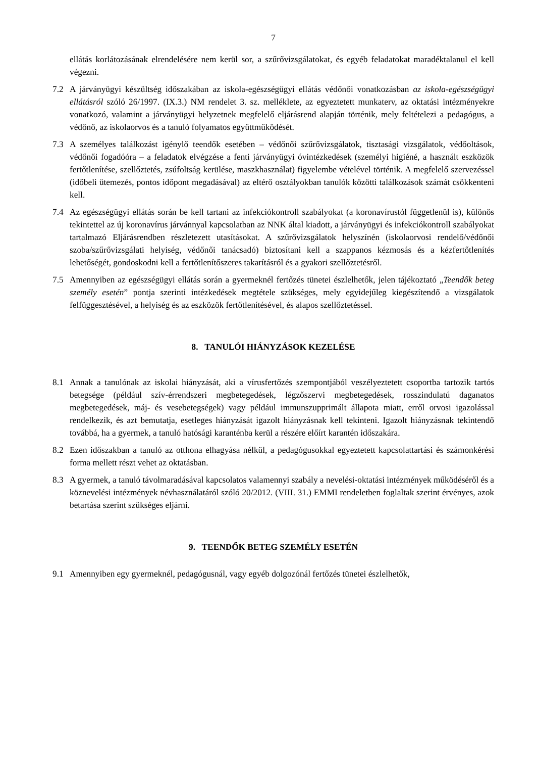7
ellátás korlátozásának elrendelésére nem kerül sor, a szűrővizsgálatokat, és egyéb feladatokat maradéktalanul el kell végezni.
7.2 A járványügyi készültség időszakában az iskola-egészségügyi ellátás védőnői vonatkozásban az iskola-egészségügyi ellátásról szóló 26/1997. (IX.3.) NM rendelet 3. sz. melléklete, az egyeztetett munkaterv, az oktatási intézményekre vonatkozó, valamint a járványügyi helyzetnek megfelelő eljárásrend alapján történik, mely feltételezi a pedagógus, a védőnő, az iskolaorvos és a tanuló folyamatos együttműködését.
7.3 A személyes találkozást igénylő teendők esetében – védőnői szűrővizsgálatok, tisztasági vizsgálatok, védőoltások, védőnői fogadóóra – a feladatok elvégzése a fenti járványügyi óvintézkedések (személyi higiéné, a használt eszközök fertőtlenítése, szellőztetés, zsúfoltság kerülése, maszkhasználat) figyelembe vételével történik. A megfelelő szervezéssel (időbeli ütemezés, pontos időpont megadásával) az eltérő osztályokban tanulók közötti találkozások számát csökkenteni kell.
7.4 Az egészségügyi ellátás során be kell tartani az infekciókontroll szabályokat (a koronavírustól függetlenül is), különös tekintettel az új koronavírus járvánnyal kapcsolatban az NNK által kiadott, a járványügyi és infekciókontroll szabályokat tartalmazó Eljárásrendben részletezett utasításokat. A szűrővizsgálatok helyszínén (iskolaorvosi rendelő/védőnői szoba/szűrővizsgálati helyiség, védőnői tanácsadó) biztosítani kell a szappanos kézmosás és a kézfertőtlenítés lehetőségét, gondoskodni kell a fertőtlenítőszeres takarításról és a gyakori szellőztetésről.
7.5 Amennyiben az egészségügyi ellátás során a gyermeknél fertőzés tünetei észlelhetők, jelen tájékoztató „Teendők beteg személy esetén” pontja szerinti intézkedések megtétele szükséges, mely egyidejűleg kiegészítendő a vizsgálatok felfüggesztésével, a helyiség és az eszközök fertőtlenítésével, és alapos szellőztetéssel.
8. TANULÓI HIÁNYZÁSOK KEZELÉSE
8.1 Annak a tanulónak az iskolai hiányzását, aki a vírusfertőzés szempontjából veszélyeztetett csoportba tartozik tartós betegsége (például szív-érrendszeri megbetegedések, légzőszervi megbetegedések, rosszindulatú daganatos megbetegedések, máj- és vesebetegségek) vagy például immunszupprimált állapota miatt, erről orvosi igazolással rendelkezik, és azt bemutatja, esetleges hiányzását igazolt hiányzásnak kell tekinteni. Igazolt hiányzásnak tekintendő továbbá, ha a gyermek, a tanuló hatósági karanténba kerül a részére előírt karantén időszakára.
8.2 Ezen időszakban a tanuló az otthona elhagyása nélkül, a pedagógusokkal egyeztetett kapcsolattartási és számonkérési forma mellett részt vehet az oktatásban.
8.3 A gyermek, a tanuló távolmaradásával kapcsolatos valamennyi szabály a nevelési-oktatási intézmények működéséről és a köznevelési intézmények névhasználatáról szóló 20/2012. (VIII. 31.) EMMI rendeletben foglaltak szerint érvényes, azok betartása szerint szükséges eljárni.
9. TEENDŐK BETEG SZEMÉLY ESETÉN
9.1 Amennyiben egy gyermeknél, pedagógusnál, vagy egyéb dolgozónál fertőzés tünetei észlelhetők,